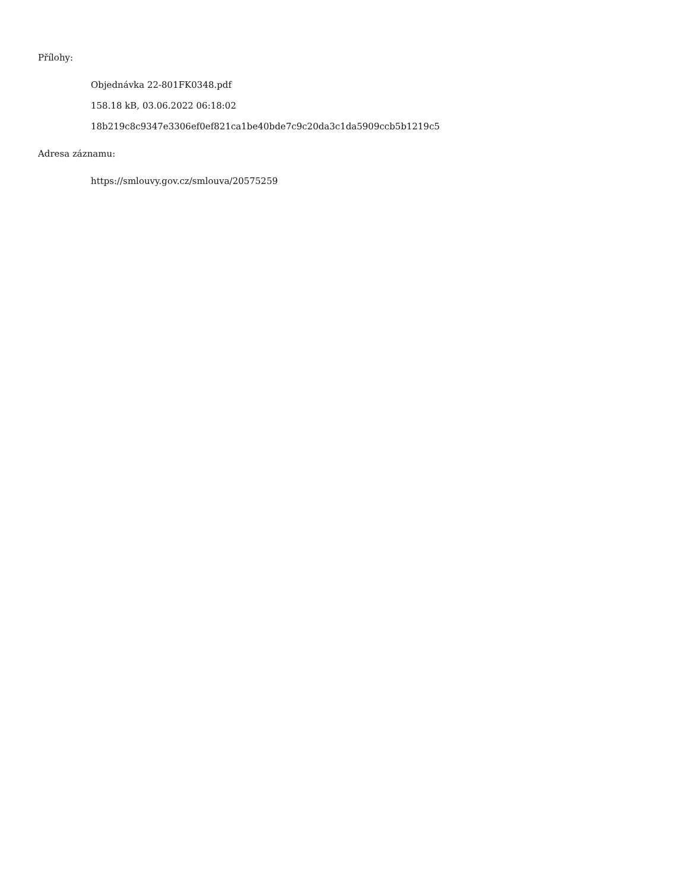Přílohy:
Objednávka 22-801FK0348.pdf
158.18 kB, 03.06.2022 06:18:02
18b219c8c9347e3306ef0ef821ca1be40bde7c9c20da3c1da5909ccb5b1219c5
Adresa záznamu:
https://smlouvy.gov.cz/smlouva/20575259